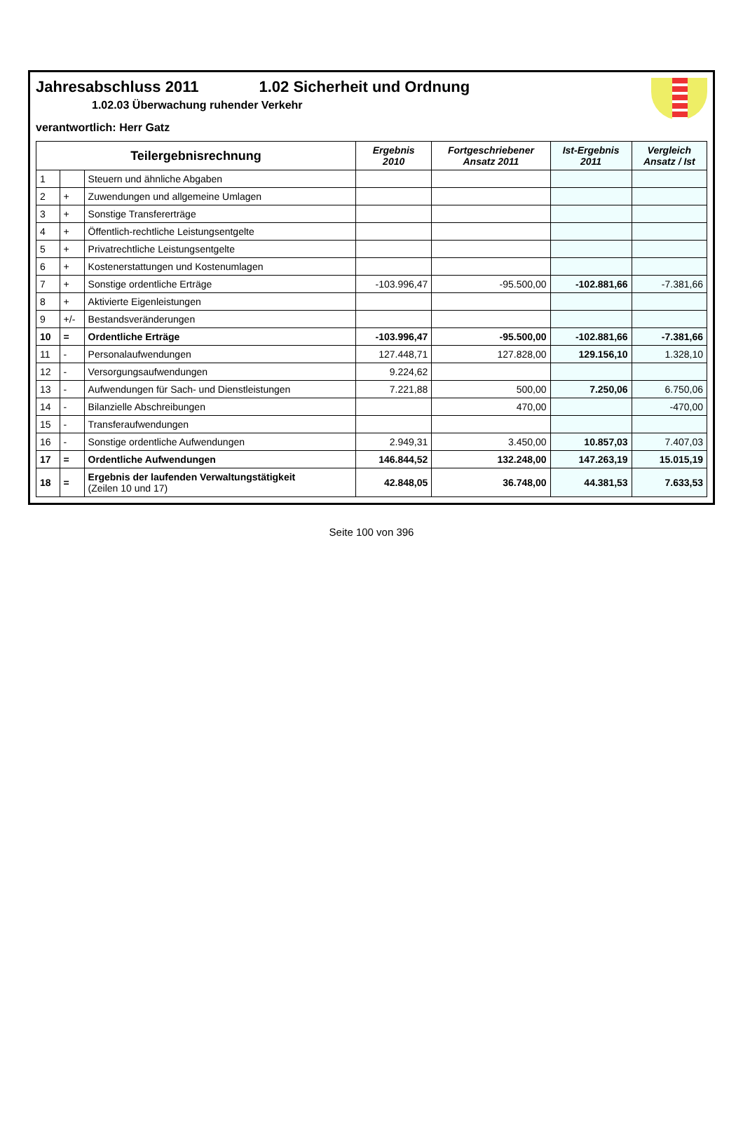Jahresabschluss 2011 1.02 Sicherheit und Ordnung
1.02.03 Überwachung ruhender Verkehr
verantwortlich: Herr Gatz
| Teilergebnisrechnung | | | Ergebnis 2010 | Fortgeschriebener Ansatz 2011 | Ist-Ergebnis 2011 | Vergleich Ansatz / Ist |
| --- | --- | --- | --- | --- | --- | --- |
| 1 | | Steuern und ähnliche Abgaben | | | | |
| 2 | + | Zuwendungen und allgemeine Umlagen | | | | |
| 3 | + | Sonstige Transfererträge | | | | |
| 4 | + | Öffentlich-rechtliche Leistungsentgelte | | | | |
| 5 | + | Privatrechtliche Leistungsentgelte | | | | |
| 6 | + | Kostenerstattungen und Kostenumlagen | | | | |
| 7 | + | Sonstige ordentliche Erträge | -103.996,47 | -95.500,00 | -102.881,66 | -7.381,66 |
| 8 | + | Aktivierte Eigenleistungen | | | | |
| 9 | +/- | Bestandsveränderungen | | | | |
| 10 | = | Ordentliche Erträge | -103.996,47 | -95.500,00 | -102.881,66 | -7.381,66 |
| 11 | - | Personalaufwendungen | 127.448,71 | 127.828,00 | 129.156,10 | 1.328,10 |
| 12 | - | Versorgungsaufwendungen | 9.224,62 | | | |
| 13 | - | Aufwendungen für Sach- und Dienstleistungen | 7.221,88 | 500,00 | 7.250,06 | 6.750,06 |
| 14 | - | Bilanzielle Abschreibungen | | 470,00 | | -470,00 |
| 15 | - | Transferaufwendungen | | | | |
| 16 | - | Sonstige ordentliche Aufwendungen | 2.949,31 | 3.450,00 | 10.857,03 | 7.407,03 |
| 17 | = | Ordentliche Aufwendungen | 146.844,52 | 132.248,00 | 147.263,19 | 15.015,19 |
| 18 | = | Ergebnis der laufenden Verwaltungstätigkeit (Zeilen 10 und 17) | 42.848,05 | 36.748,00 | 44.381,53 | 7.633,53 |
Seite 100 von 396